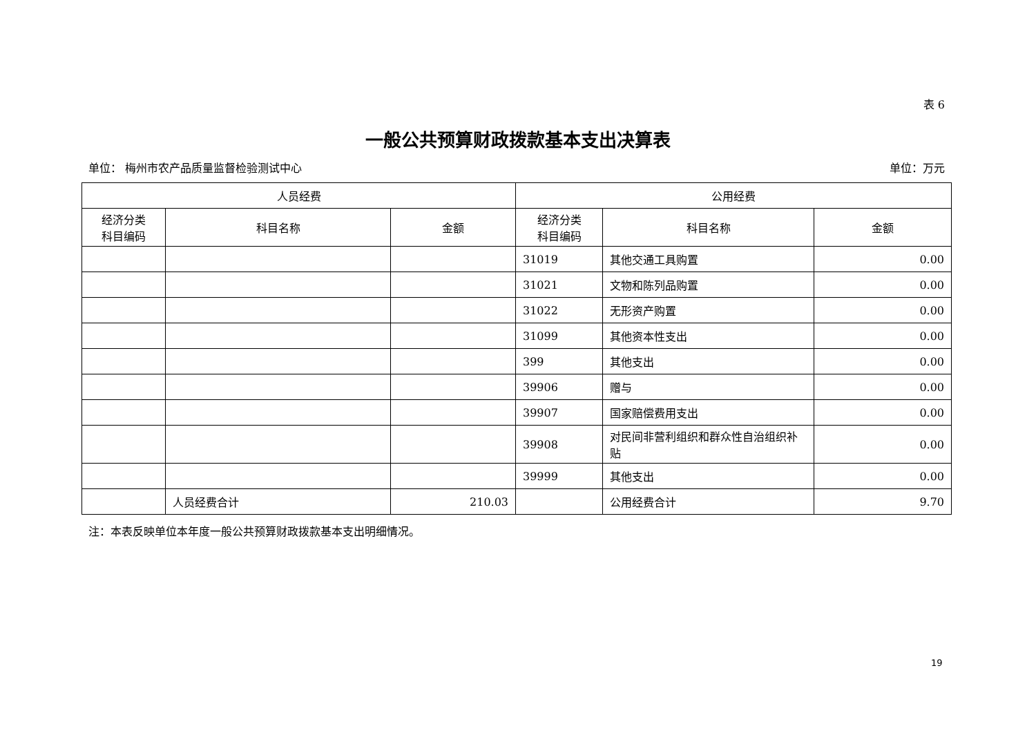表 6
一般公共预算财政拨款基本支出决算表
单位： 梅州市农产品质量监督检验测试中心 单位：万元
| 人员经费 | | | 公用经费 | | |
| --- | --- | --- | --- | --- | --- |
| 经济分类 科目编码 | 科目名称 | 金额 | 经济分类 科目编码 | 科目名称 | 金额 |
| | | | 31019 | 其他交通工具购置 | 0.00 |
| | | | 31021 | 文物和陈列品购置 | 0.00 |
| | | | 31022 | 无形资产购置 | 0.00 |
| | | | 31099 | 其他资本性支出 | 0.00 |
| | | | 399 | 其他支出 | 0.00 |
| | | | 39906 | 赠与 | 0.00 |
| | | | 39907 | 国家赔偿费用支出 | 0.00 |
| | | | 39908 | 对民间非营利组织和群众性自治组织补贴 | 0.00 |
| | | | 39999 | 其他支出 | 0.00 |
| | 人员经费合计 | 210.03 | | 公用经费合计 | 9.70 |
注：本表反映单位本年度一般公共预算财政拨款基本支出明细情况。
19